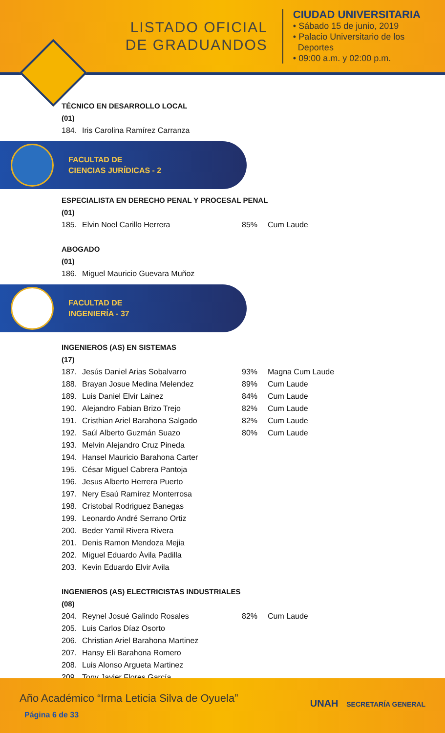LISTADO OFICIAL
DE GRADUANDOS
CIUDAD UNIVERSITARIA
• Sábado 15 de junio, 2019
• Palacio Universitario de los
Deportes
• 09:00 a.m. y 02:00 p.m.
TÉCNICO EN DESARROLLO LOCAL
(01)
| 184. | Iris Carolina Ramírez Carranza |
FACULTAD DE
CIENCIAS JURÍDICAS - 2
ESPECIALISTA EN DERECHO PENAL Y PROCESAL PENAL
(01)
| 185. | Elvin Noel Carillo Herrera | 85% | Cum Laude |
ABOGADO
(01)
| 186. | Miguel Mauricio Guevara Muñoz |
FACULTAD DE
INGENIERÍA - 37
INGENIEROS (AS) EN SISTEMAS
(17)
| 187. | Jesús Daniel Arias Sobalvarro | 93% | Magna Cum Laude |
| 188. | Brayan Josue Medina Melendez | 89% | Cum Laude |
| 189. | Luis Daniel Elvir Lainez | 84% | Cum Laude |
| 190. | Alejandro Fabian Brizo Trejo | 82% | Cum Laude |
| 191. | Cristhian Ariel Barahona Salgado | 82% | Cum Laude |
| 192. | Saúl Alberto Guzmán Suazo | 80% | Cum Laude |
| 193. | Melvin Alejandro Cruz Pineda | | |
| 194. | Hansel Mauricio Barahona Carter | | |
| 195. | César Miguel Cabrera Pantoja | | |
| 196. | Jesus Alberto Herrera Puerto | | |
| 197. | Nery Esaú Ramírez Monterrosa | | |
| 198. | Cristobal Rodriguez Banegas | | |
| 199. | Leonardo André Serrano Ortiz | | |
| 200. | Beder Yamil Rivera Rivera | | |
| 201. | Denis Ramon Mendoza Mejia | | |
| 202. | Miguel Eduardo Ávila Padilla | | |
| 203. | Kevin Eduardo Elvir Avila | | |
INGENIEROS (AS) ELECTRICISTAS INDUSTRIALES
(08)
| 204. | Reynel Josué Galindo Rosales | 82% | Cum Laude |
| 205. | Luis Carlos Díaz Osorto | | |
| 206. | Christian Ariel Barahona Martinez | | |
| 207. | Hansy Eli Barahona Romero | | |
| 208. | Luis Alonso Argueta Martinez | | |
| 209. | Tony Javier Flores García | | |
Año Académico “Irma Leticia Silva de Oyuela”
Página 6 de 33
UNAH SECRETARÍA GENERAL